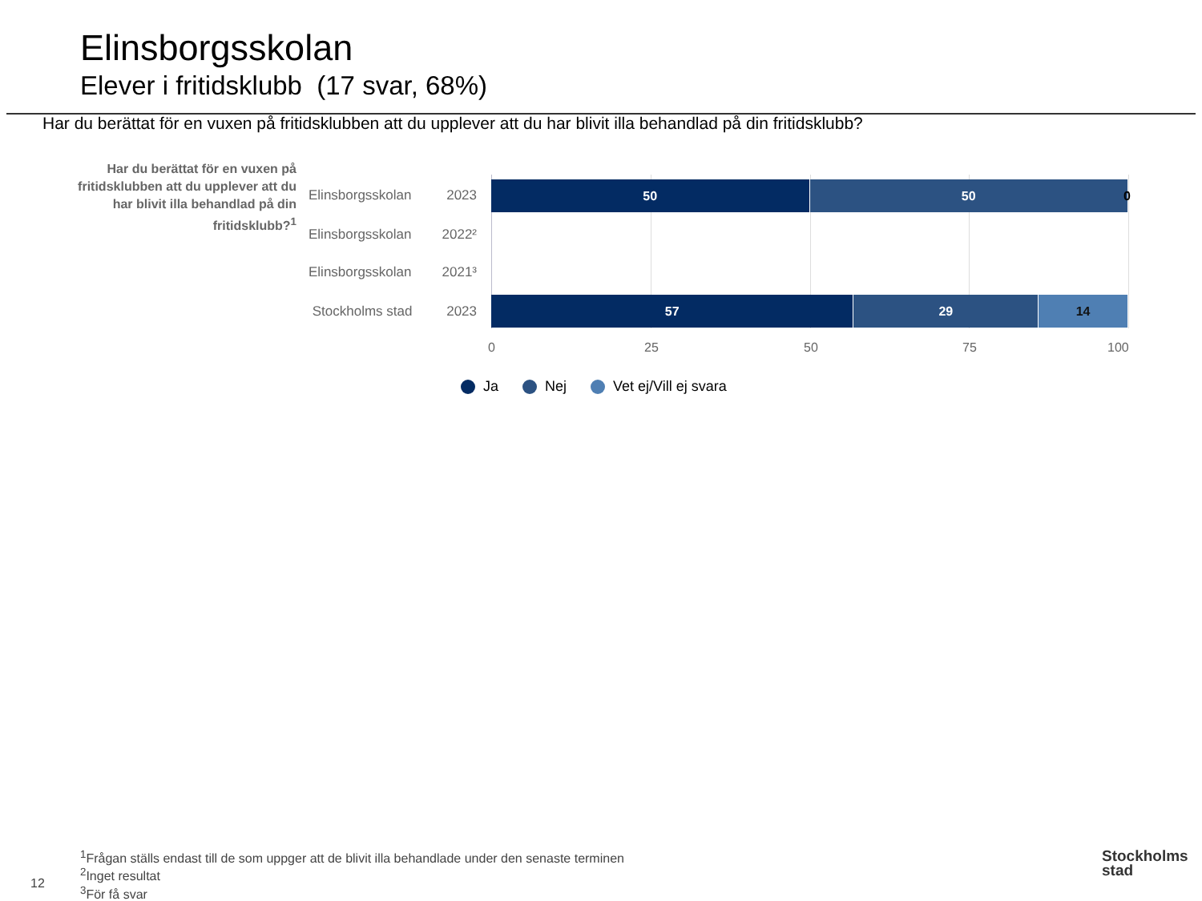Elinsborgsskolan
Elever i fritidsklubb (17 svar, 68%)
Har du berättat för en vuxen på fritidsklubben att du upplever att du har blivit illa behandlad på din fritidsklubb?
Har du berättat för en vuxen på fritidsklubben att du upplever att du har blivit illa behandlad på din fritidsklubb?<sup>1</sup>
Elinsborgsskolan 2023
50 50
0
Elinsborgsskolan 2022²
Elinsborgsskolan 2021³
Stockholms stad 2023
57 29 14
0 25 50 75 100
Ja Nej Vet ej/Vill ej svara
<sup>1</sup> Frågan ställs endast till de som uppger att de blivit illa behandlade under den senaste terminen
<sup>2</sup> Inget resultat
<sup>3</sup> För få svar
12
Stockholms
stad